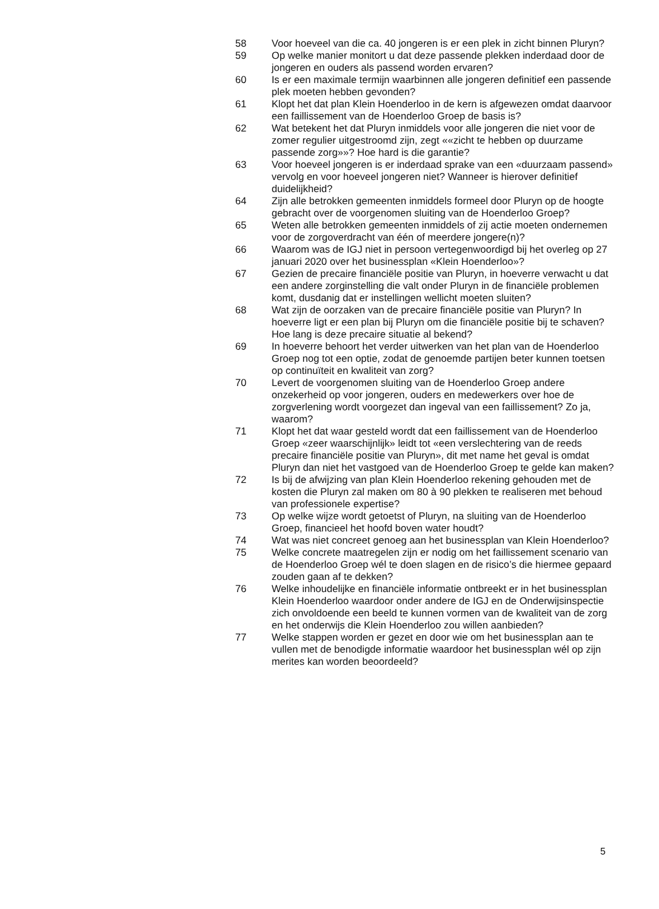58 Voor hoeveel van die ca. 40 jongeren is er een plek in zicht binnen Pluryn?
59 Op welke manier monitort u dat deze passende plekken inderdaad door de jongeren en ouders als passend worden ervaren?
60 Is er een maximale termijn waarbinnen alle jongeren definitief een passende plek moeten hebben gevonden?
61 Klopt het dat plan Klein Hoenderloo in de kern is afgewezen omdat daarvoor een faillissement van de Hoenderloo Groep de basis is?
62 Wat betekent het dat Pluryn inmiddels voor alle jongeren die niet voor de zomer regulier uitgestroomd zijn, zegt ««zicht te hebben op duurzame passende zorg»»? Hoe hard is die garantie?
63 Voor hoeveel jongeren is er inderdaad sprake van een «duurzaam passend» vervolg en voor hoeveel jongeren niet? Wanneer is hierover definitief duidelijkheid?
64 Zijn alle betrokken gemeenten inmiddels formeel door Pluryn op de hoogte gebracht over de voorgenomen sluiting van de Hoenderloo Groep?
65 Weten alle betrokken gemeenten inmiddels of zij actie moeten ondernemen voor de zorgoverdracht van één of meerdere jongere(n)?
66 Waarom was de IGJ niet in persoon vertegenwoordigd bij het overleg op 27 januari 2020 over het businessplan «Klein Hoenderloo»?
67 Gezien de precaire financiële positie van Pluryn, in hoeverre verwacht u dat een andere zorginstelling die valt onder Pluryn in de financiële problemen komt, dusdanig dat er instellingen wellicht moeten sluiten?
68 Wat zijn de oorzaken van de precaire financiële positie van Pluryn? In hoeverre ligt er een plan bij Pluryn om die financiële positie bij te schaven? Hoe lang is deze precaire situatie al bekend?
69 In hoeverre behoort het verder uitwerken van het plan van de Hoenderloo Groep nog tot een optie, zodat de genoemde partijen beter kunnen toetsen op continuïteit en kwaliteit van zorg?
70 Levert de voorgenomen sluiting van de Hoenderloo Groep andere onzekerheid op voor jongeren, ouders en medewerkers over hoe de zorgverlening wordt voorgezet dan ingeval van een faillissement? Zo ja, waarom?
71 Klopt het dat waar gesteld wordt dat een faillissement van de Hoenderloo Groep «zeer waarschijnlijk» leidt tot «een verslechtering van de reeds precaire financiële positie van Pluryn», dit met name het geval is omdat Pluryn dan niet het vastgoed van de Hoenderloo Groep te gelde kan maken?
72 Is bij de afwijzing van plan Klein Hoenderloo rekening gehouden met de kosten die Pluryn zal maken om 80 à 90 plekken te realiseren met behoud van professionele expertise?
73 Op welke wijze wordt getoetst of Pluryn, na sluiting van de Hoenderloo Groep, financieel het hoofd boven water houdt?
74 Wat was niet concreet genoeg aan het businessplan van Klein Hoenderloo?
75 Welke concrete maatregelen zijn er nodig om het faillissement scenario van de Hoenderloo Groep wél te doen slagen en de risico’s die hiermee gepaard zouden gaan af te dekken?
76 Welke inhoudelijke en financiële informatie ontbreekt er in het businessplan Klein Hoenderloo waardoor onder andere de IGJ en de Onderwijsinspectie zich onvoldoende een beeld te kunnen vormen van de kwaliteit van de zorg en het onderwijs die Klein Hoenderloo zou willen aanbieden?
77 Welke stappen worden er gezet en door wie om het businessplan aan te vullen met de benodigde informatie waardoor het businessplan wél op zijn merites kan worden beoordeeld?
5